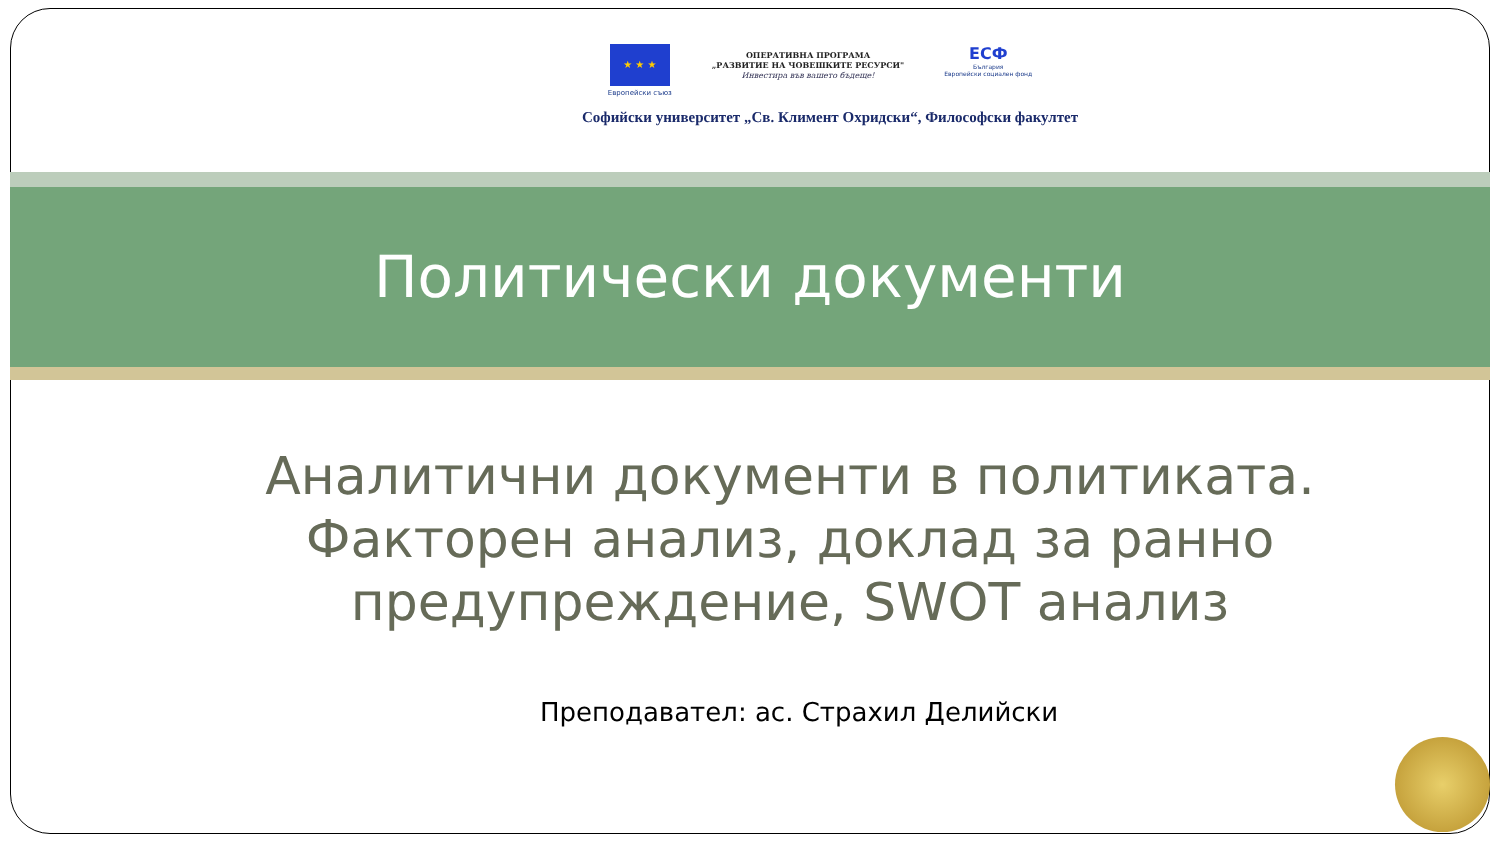★ ★ ★
Европейски съюз
ОПЕРАТИВНА ПРОГРАМА
„РАЗВИТИЕ НА ЧОВЕШКИТЕ РЕСУРСИ"
Инвестира във вашето бъдеще!
ЕСФ
България
Европейски социален фонд
Софийски университет „Св. Климент Охридски“, Философски факултет
Политически документи
Аналитични документи в политиката. Факторен анализ, доклад за ранно предупреждение, SWOT анализ
Преподавател: ас. Страхил Делийски